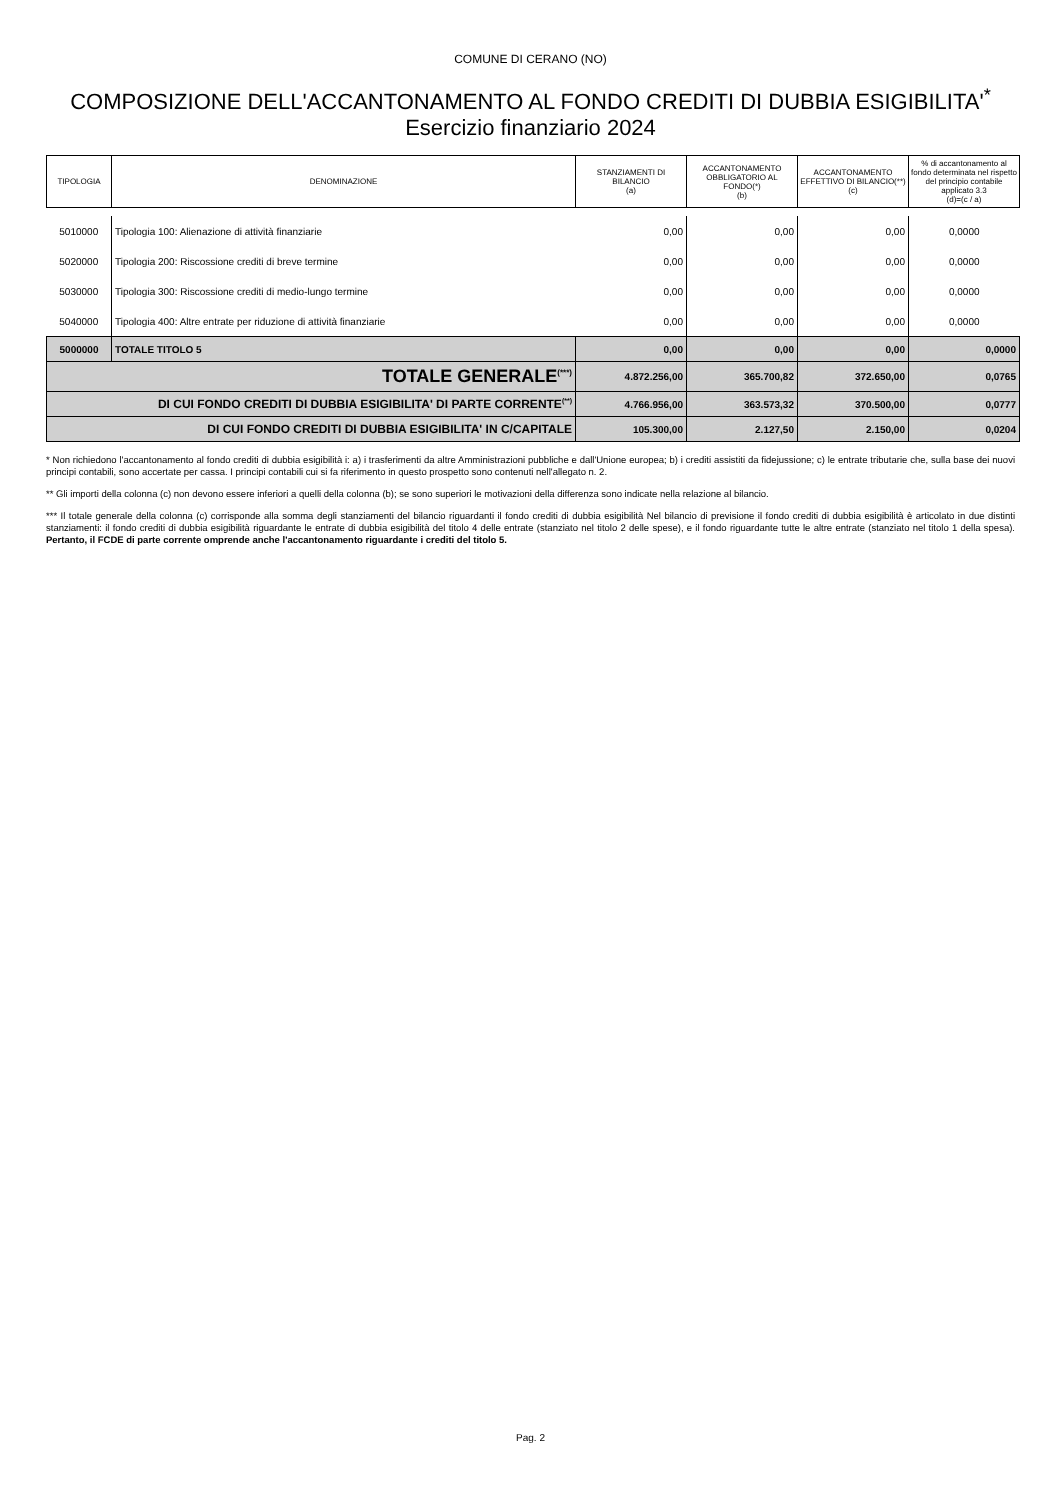COMUNE DI CERANO (NO)
COMPOSIZIONE DELL'ACCANTONAMENTO AL FONDO CREDITI DI DUBBIA ESIGIBILITA'<sup>*</sup>
Esercizio finanziario 2024
| TIPOLOGIA | DENOMINAZIONE | STANZIAMENTI DI BILANCIO (a) | ACCANTONAMENTO OBBLIGATORIO AL FONDO(*) (b) | ACCANTONAMENTO EFFETTIVO DI BILANCIO(**) (c) | % di accantonamento al fondo determinata nel rispetto del principio contabile applicato 3.3 (d)=(c / a) |
| --- | --- | --- | --- | --- | --- |
| 5010000 | Tipologia 100: Alienazione di attività finanziarie | 0,00 | 0,00 | 0,00 | 0,0000 |
| 5020000 | Tipologia 200: Riscossione crediti di breve termine | 0,00 | 0,00 | 0,00 | 0,0000 |
| 5030000 | Tipologia 300: Riscossione crediti di medio-lungo termine | 0,00 | 0,00 | 0,00 | 0,0000 |
| 5040000 | Tipologia 400: Altre entrate per riduzione di attività finanziarie | 0,00 | 0,00 | 0,00 | 0,0000 |
| 5000000 | TOTALE TITOLO 5 | 0,00 | 0,00 | 0,00 | 0,0000 |
| TOTALE GENERALE<sup>(***)</sup> | | 4.872.256,00 | 365.700,82 | 372.650,00 | 0,0765 |
| DI CUI FONDO CREDITI DI DUBBIA ESIGIBILITA' DI PARTE CORRENTE<sup>(**)</sup> | | 4.766.956,00 | 363.573,32 | 370.500,00 | 0,0777 |
| DI CUI FONDO CREDITI DI DUBBIA ESIGIBILITA' IN C/CAPITALE | | 105.300,00 | 2.127,50 | 2.150,00 | 0,0204 |
* Non richiedono l'accantonamento al fondo crediti di dubbia esigibilità i: a) i trasferimenti da altre Amministrazioni pubbliche e dall'Unione europea; b) i crediti assistiti da fidejussione; c) le entrate tributarie che, sulla base dei nuovi principi contabili, sono accertate per cassa. I principi contabili cui si fa riferimento in questo prospetto sono contenuti nell'allegato n. 2.
** Gli importi della colonna (c) non devono essere inferiori a quelli della colonna (b); se sono superiori le motivazioni della differenza sono indicate nella relazione al bilancio.
*** Il totale generale della colonna (c) corrisponde alla somma degli stanziamenti del bilancio riguardanti il fondo crediti di dubbia esigibilità Nel bilancio di previsione il fondo crediti di dubbia esigibilità è articolato in due distinti stanziamenti: il fondo crediti di dubbia esigibilità riguardante le entrate di dubbia esigibilità del titolo 4 delle entrate (stanziato nel titolo 2 delle spese), e il fondo riguardante tutte le altre entrate (stanziato nel titolo 1 della spesa). Pertanto, il FCDE di parte corrente omprende anche l'accantonamento riguardante i crediti del titolo 5.
Pag. 2